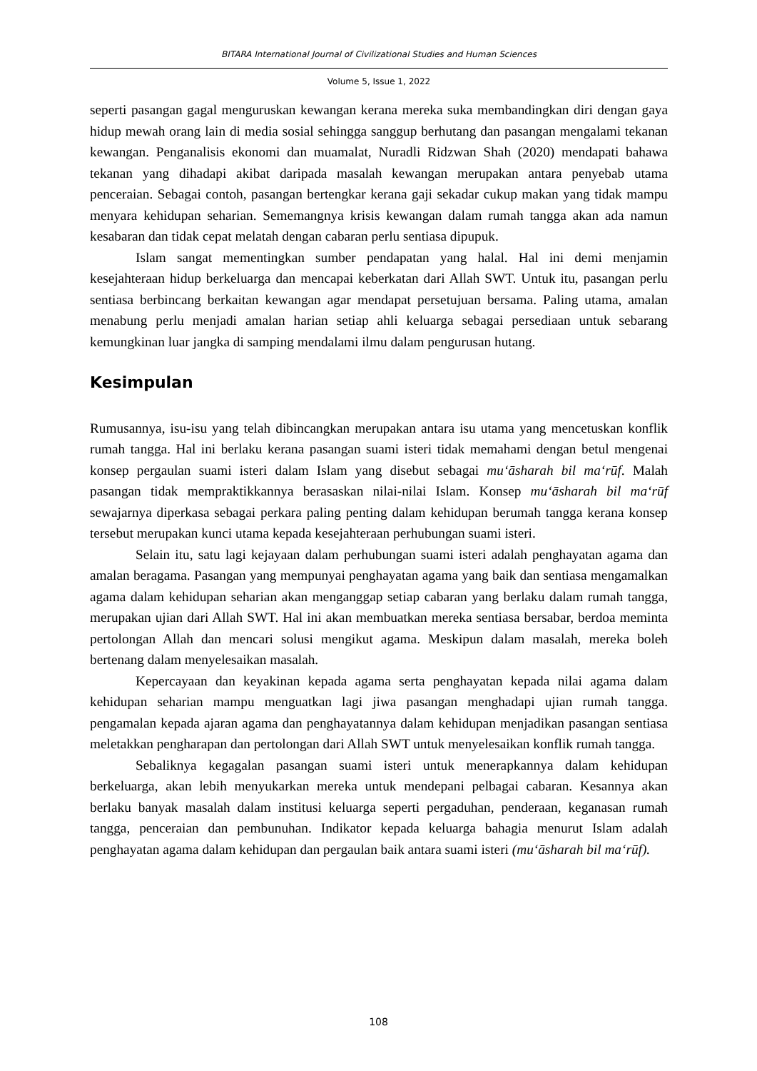BITARA International Journal of Civilizational Studies and Human Sciences
Volume 5, Issue 1, 2022
seperti pasangan gagal menguruskan kewangan kerana mereka suka membandingkan diri dengan gaya hidup mewah orang lain di media sosial sehingga sanggup berhutang dan pasangan mengalami tekanan kewangan. Penganalisis ekonomi dan muamalat, Nuradli Ridzwan Shah (2020) mendapati bahawa tekanan yang dihadapi akibat daripada masalah kewangan merupakan antara penyebab utama penceraian. Sebagai contoh, pasangan bertengkar kerana gaji sekadar cukup makan yang tidak mampu menyara kehidupan seharian. Sememangnya krisis kewangan dalam rumah tangga akan ada namun kesabaran dan tidak cepat melatah dengan cabaran perlu sentiasa dipupuk.
Islam sangat mementingkan sumber pendapatan yang halal. Hal ini demi menjamin kesejahteraan hidup berkeluarga dan mencapai keberkatan dari Allah SWT. Untuk itu, pasangan perlu sentiasa berbincang berkaitan kewangan agar mendapat persetujuan bersama. Paling utama, amalan menabung perlu menjadi amalan harian setiap ahli keluarga sebagai persediaan untuk sebarang kemungkinan luar jangka di samping mendalami ilmu dalam pengurusan hutang.
Kesimpulan
Rumusannya, isu-isu yang telah dibincangkan merupakan antara isu utama yang mencetuskan konflik rumah tangga. Hal ini berlaku kerana pasangan suami isteri tidak memahami dengan betul mengenai konsep pergaulan suami isteri dalam Islam yang disebut sebagai mu‘āsharah bil ma‘rūf. Malah pasangan tidak mempraktikkannya berasaskan nilai-nilai Islam. Konsep mu‘āsharah bil ma‘rūf sewajarnya diperkasa sebagai perkara paling penting dalam kehidupan berumah tangga kerana konsep tersebut merupakan kunci utama kepada kesejahteraan perhubungan suami isteri.
Selain itu, satu lagi kejayaan dalam perhubungan suami isteri adalah penghayatan agama dan amalan beragama. Pasangan yang mempunyai penghayatan agama yang baik dan sentiasa mengamalkan agama dalam kehidupan seharian akan menganggap setiap cabaran yang berlaku dalam rumah tangga, merupakan ujian dari Allah SWT. Hal ini akan membuatkan mereka sentiasa bersabar, berdoa meminta pertolongan Allah dan mencari solusi mengikut agama. Meskipun dalam masalah, mereka boleh bertenang dalam menyelesaikan masalah.
Kepercayaan dan keyakinan kepada agama serta penghayatan kepada nilai agama dalam kehidupan seharian mampu menguatkan lagi jiwa pasangan menghadapi ujian rumah tangga. pengamalan kepada ajaran agama dan penghayatannya dalam kehidupan menjadikan pasangan sentiasa meletakkan pengharapan dan pertolongan dari Allah SWT untuk menyelesaikan konflik rumah tangga.
Sebaliknya kegagalan pasangan suami isteri untuk menerapkannya dalam kehidupan berkeluarga, akan lebih menyukarkan mereka untuk mendepani pelbagai cabaran. Kesannya akan berlaku banyak masalah dalam institusi keluarga seperti pergaduhan, penderaan, keganasan rumah tangga, penceraian dan pembunuhan. Indikator kepada keluarga bahagia menurut Islam adalah penghayatan agama dalam kehidupan dan pergaulan baik antara suami isteri (mu‘āsharah bil ma‘rūf).
108